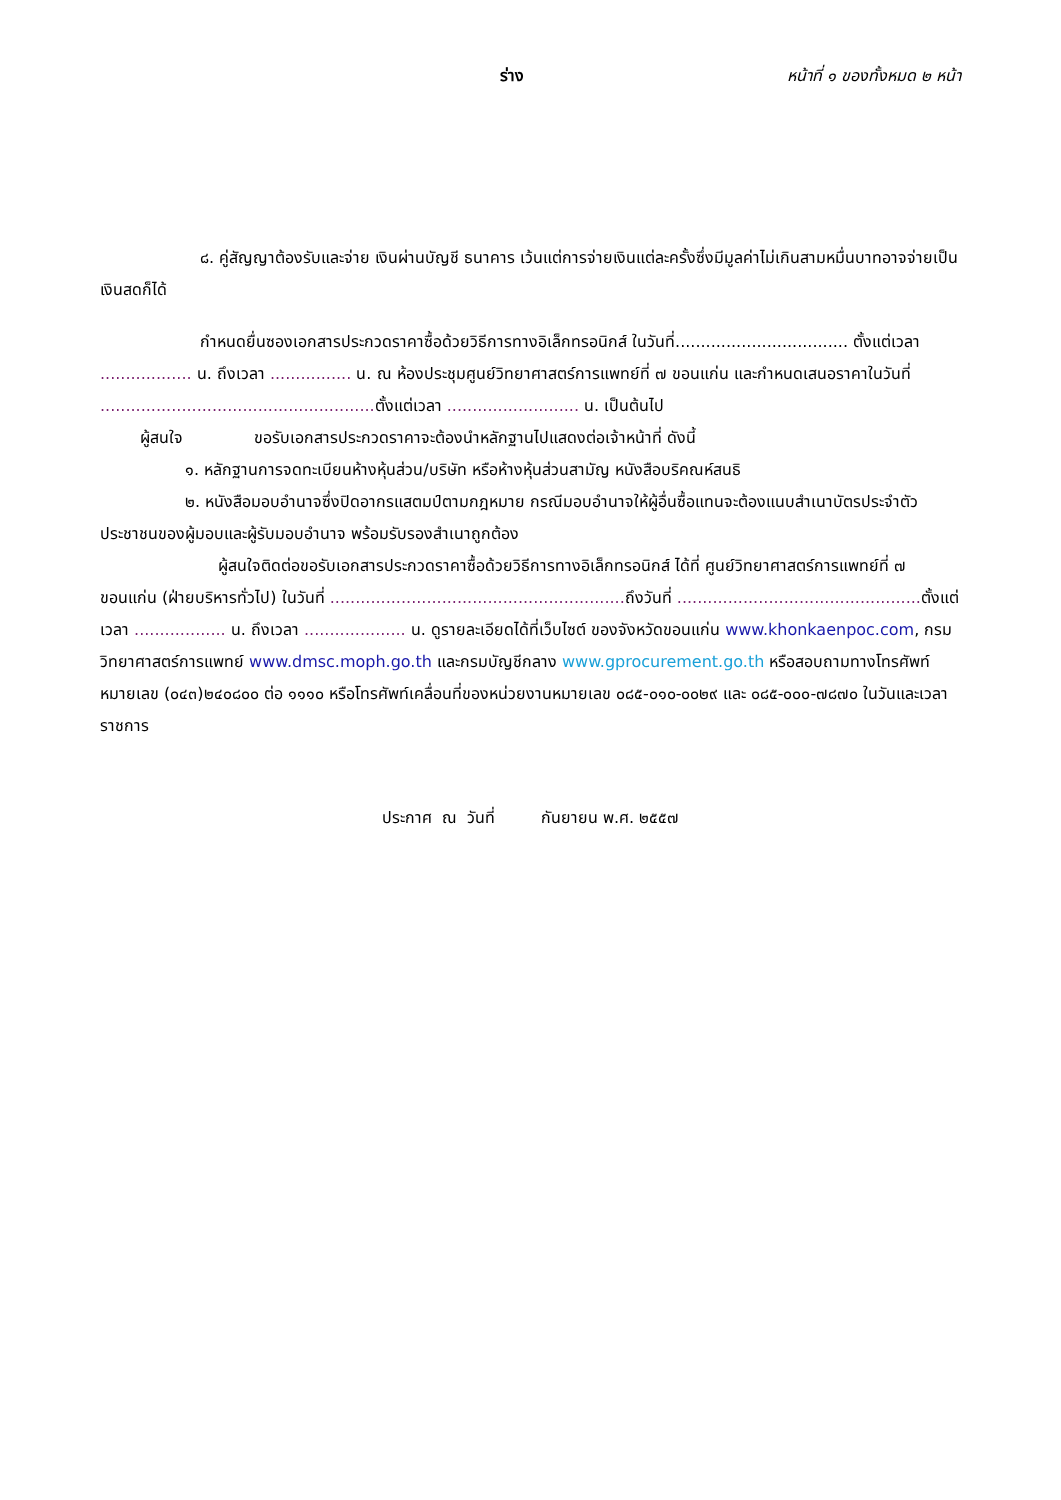ร่าง หน้าที่ ๑ ของทั้งหมด ๒ หน้า
๘. คู่สัญญาต้องรับและจ่าย เงินผ่านบัญชี ธนาคาร เว้นแต่การจ่ายเงินแต่ละครั้งซึ่งมีมูลค่าไม่เกินสามหมื่นบาทอาจจ่ายเป็นเงินสดก็ได้
กำหนดยื่นซองเอกสารประกวดราคาซื้อด้วยวิธีการทางอิเล็กทรอนิกส์ ในวันที่.................................. ตั้งแต่เวลา .................. น. ถึงเวลา ................ น. ณ ห้องประชุมศูนย์วิทยาศาสตร์การแพทย์ที่ ๗ ขอนแก่น และกำหนดเสนอราคาในวันที่ ...................................................... ตั้งแต่เวลา .......................... น. เป็นต้นไป
ผู้สนใจ ขอรับเอกสารประกวดราคาจะต้องนำหลักฐานไปแสดงต่อเจ้าหน้าที่ ดังนี้
๑. หลักฐานการจดทะเบียนห้างหุ้นส่วน/บริษัท หรือห้างหุ้นส่วนสามัญ หนังสือบริคณห์สนธิ
๒. หนังสือมอบอำนาจซึ่งปิดอากรแสตมป์ตามกฎหมาย กรณีมอบอำนาจให้ผู้อื่นซื้อแทนจะต้องแนบสำเนาบัตรประจำตัวประชาชนของผู้มอบและผู้รับมอบอำนาจ พร้อมรับรองสำเนาถูกต้อง
ผู้สนใจติดต่อขอรับเอกสารประกวดราคาซื้อด้วยวิธีการทางอิเล็กทรอนิกส์ ได้ที่ ศูนย์วิทยาศาสตร์การแพทย์ที่ ๗ ขอนแก่น (ฝ่ายบริหารทั่วไป) ในวันที่ .......................................................... ถึงวันที่ ................................................ ตั้งแต่เวลา .................. น. ถึงเวลา .................... น. ดูรายละเอียดได้ที่เว็บไซต์ ของจังหวัดขอนแก่น www.khonkaenpoc.com, กรมวิทยาศาสตร์การแพทย์ www.dmsc.moph.go.th และกรมบัญชีกลาง www.gprocurement.go.th หรือสอบถามทางโทรศัพท์หมายเลข (๐๔๓)๒๔๐๘๐๐ ต่อ ๑๑๑๐ หรือโทรศัพท์เคลื่อนที่ของหน่วยงานหมายเลข ๐๘๕-๐๑๐-๐๐๒๙ และ ๐๘๕-๐๐๐-๗๘๗๐ ในวันและเวลาราชการ
ประกาศ ณ วันที่ กันยายน พ.ศ. ๒๕๕๗